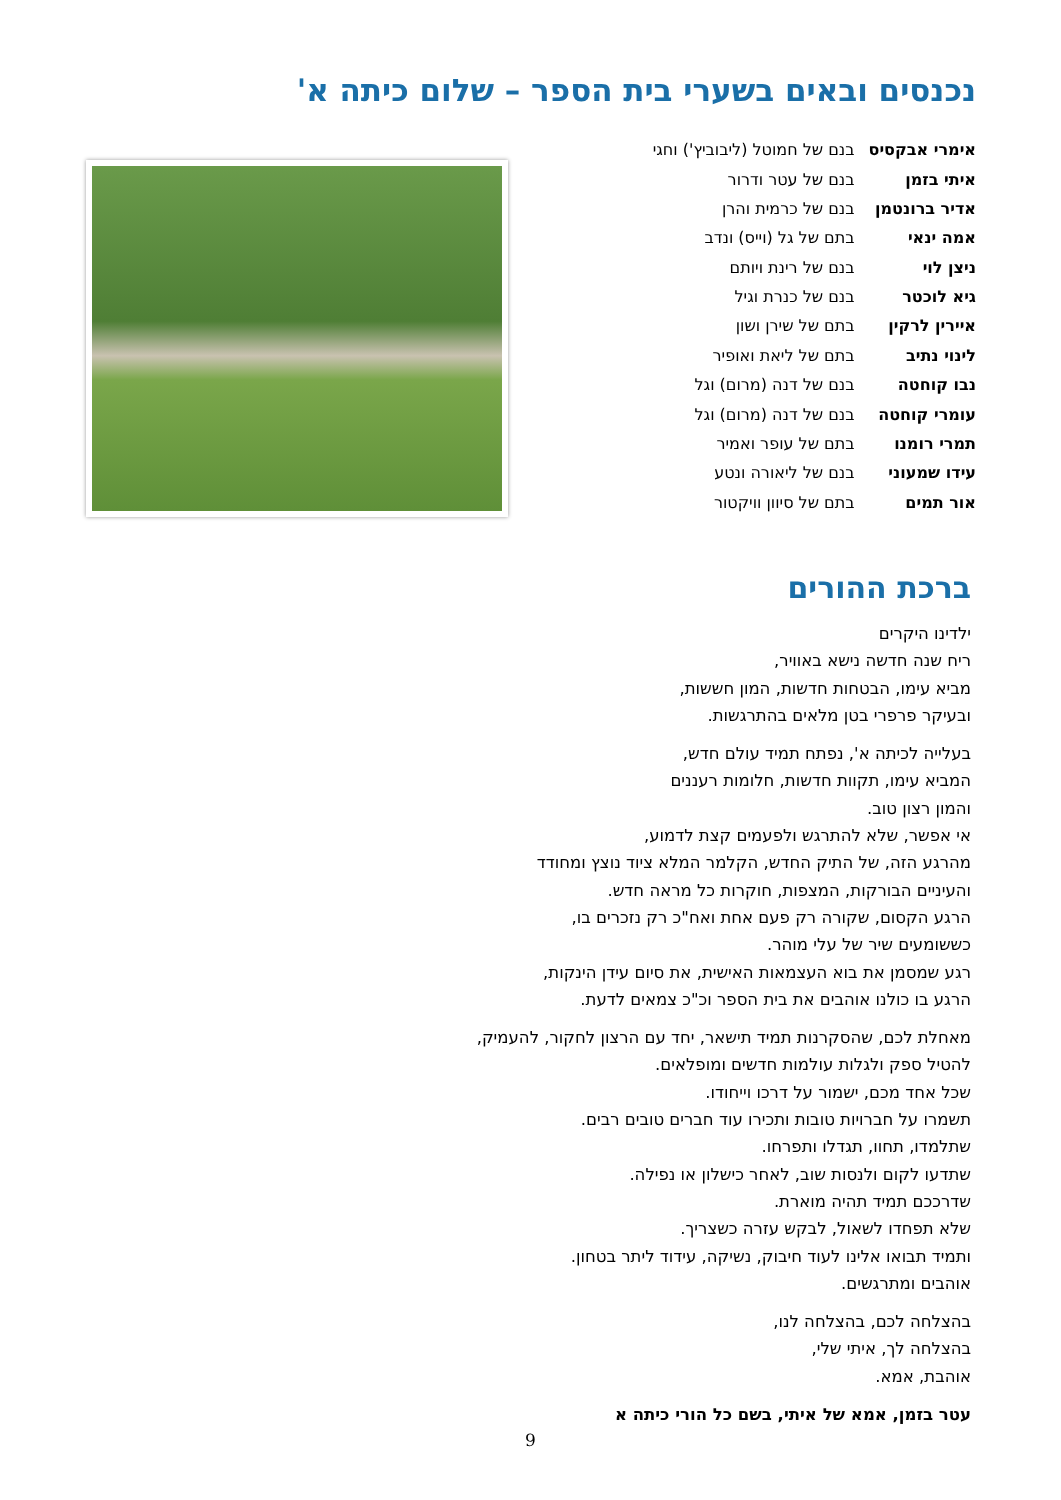נכנסים ובאים בשערי בית הספר – שלום כיתה א'
| אימרי אבקסיס | בנם של חמוטל (ליבוביץ') וחגי |
| איתי בזמן | בנם של עטר ודרור |
| אדיר ברונטמן | בנם של כרמית והרן |
| אמה ינאי | בתם של גל (וייס) ונדב |
| ניצן לוי | בנם של רינת ויותם |
| גיא לוכטר | בנם של כנרת וגיל |
| איירין לרקין | בתם של שירן ושון |
| לינוי נתיב | בתם של ליאת ואופיר |
| נבו קוחטה | בנם של דנה (מרום) וגל |
| עומרי קוחטה | בנם של דנה (מרום) וגל |
| תמרי רומנו | בתם של עופר ואמיר |
| עידו שמעוני | בנם של ליאורה ונטע |
| אור תמים | בתם של סיוון וויקטור |
ברכת ההורים
ילדינו היקרים
ריח שנה חדשה נישא באוויר,
מביא עימו, הבטחות חדשות, המון חששות,
ובעיקר פרפרי בטן מלאים בהתרגשות.
בעלייה לכיתה א', נפתח תמיד עולם חדש,
המביא עימו, תקוות חדשות, חלומות רעננים
והמון רצון טוב.
אי אפשר, שלא להתרגש ולפעמים קצת לדמוע,
מהרגע הזה, של התיק החדש, הקלמר המלא ציוד נוצץ ומחודד
והעיניים הבורקות, המצפות, חוקרות כל מראה חדש.
הרגע הקסום, שקורה רק פעם אחת ואח"כ רק נזכרים בו,
כששומעים שיר של עלי מוהר.
רגע שמסמן את בוא העצמאות האישית, את סיום עידן הינקות,
הרגע בו כולנו אוהבים את בית הספר וכ"כ צמאים לדעת.
מאחלת לכם, שהסקרנות תמיד תישאר, יחד עם הרצון לחקור, להעמיק,
להטיל ספק ולגלות עולמות חדשים ומופלאים.
שכל אחד מכם, ישמור על דרכו וייחודו.
תשמרו על חברויות טובות ותכירו עוד חברים טובים רבים.
שתלמדו, תחוו, תגדלו ותפרחו.
שתדעו לקום ולנסות שוב, לאחר כישלון או נפילה.
שדרככם תמיד תהיה מוארת.
שלא תפחדו לשאול, לבקש עזרה כשצריך.
ותמיד תבואו אלינו לעוד חיבוק, נשיקה, עידוד ליתר בטחון.
אוהבים ומתרגשים.
בהצלחה לכם, בהצלחה לנו,
בהצלחה לך, איתי שלי,
אוהבת, אמא.
עטר בזמן, אמא של איתי, בשם כל הורי כיתה א
9